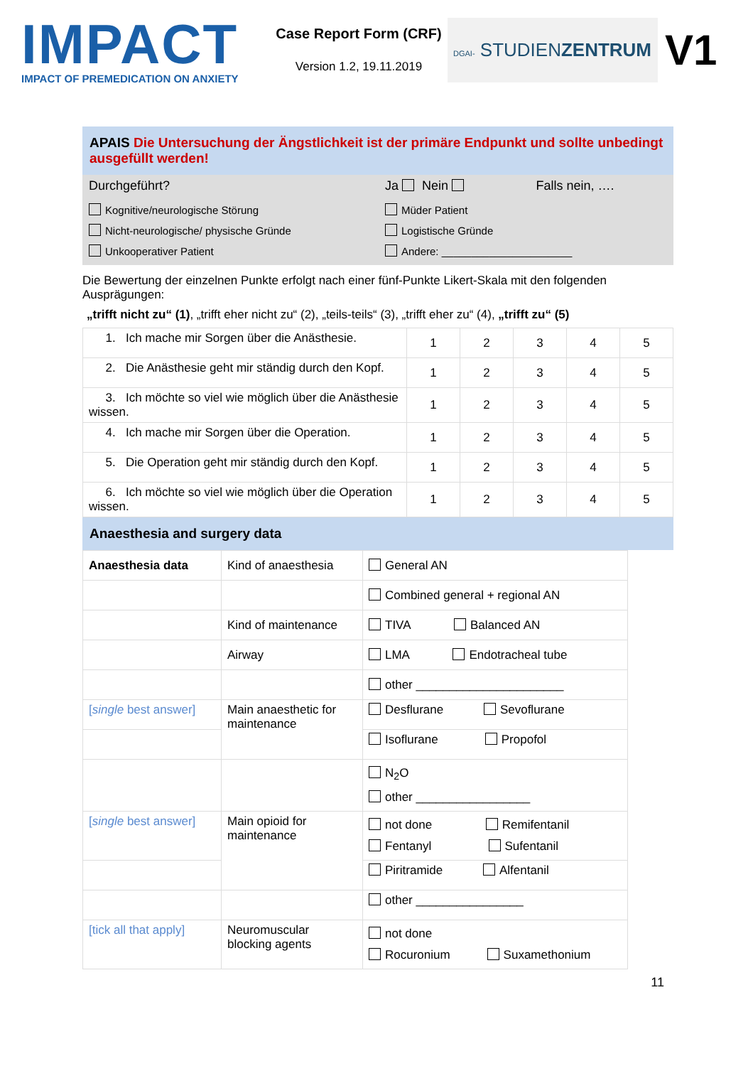IMPACT
IMPACT OF PREMEDICATION ON ANXIETY
Case Report Form (CRF)
Version 1.2, 19.11.2019
DGAI- STUDIENZENTRUM
V1
APAIS Die Untersuchung der Ängstlichkeit ist der primäre Endpunkt und sollte unbedingt ausgefüllt werden!
| Durchgeführt? | Ja Nein | Falls nein, …. |
| Kognitive/neurologische Störung Nicht-neurologische/ physische Gründe Unkooperativer Patient | Müder Patient Logistische Gründe Andere: ______________________ | |
Die Bewertung der einzelnen Punkte erfolgt nach einer fünf-Punkte Likert-Skala mit den folgenden Ausprägungen:
„trifft nicht zu“ (1), „trifft eher nicht zu“ (2), „teils-teils“ (3), „trifft eher zu“ (4), „trifft zu“ (5)
| 1. Ich mache mir Sorgen über die Anästhesie. | 1 | 2 | 3 | 4 | 5 |
| 2. Die Anästhesie geht mir ständig durch den Kopf. | 1 | 2 | 3 | 4 | 5 |
| 3. Ich möchte so viel wie möglich über die Anästhesie wissen. | 1 | 2 | 3 | 4 | 5 |
| 4. Ich mache mir Sorgen über die Operation. | 1 | 2 | 3 | 4 | 5 |
| 5. Die Operation geht mir ständig durch den Kopf. | 1 | 2 | 3 | 4 | 5 |
| 6. Ich möchte so viel wie möglich über die Operation wissen. | 1 | 2 | 3 | 4 | 5 |
Anaesthesia and surgery data
| Anaesthesia data | Kind of anaesthesia | General AN |
| | | Combined general + regional AN |
| | Kind of maintenance | TIVA Balanced AN |
| | Airway | LMA Endotracheal tube |
| | | other ______________________ |
| [ single best answer] | Main anaesthetic for maintenance | Desflurane Sevoflurane |
| | | Isoflurane Propofol |
| | | N<sub>2</sub>O other _________________ |
| [ single best answer] | Main opioid for maintenance | not done Remifentanil Fentanyl Sufentanil |
| | | Piritramide Alfentanil |
| | | other ________________ |
| [tick all that apply] | Neuromuscular blocking agents | not done Rocuronium Suxamethonium |
11